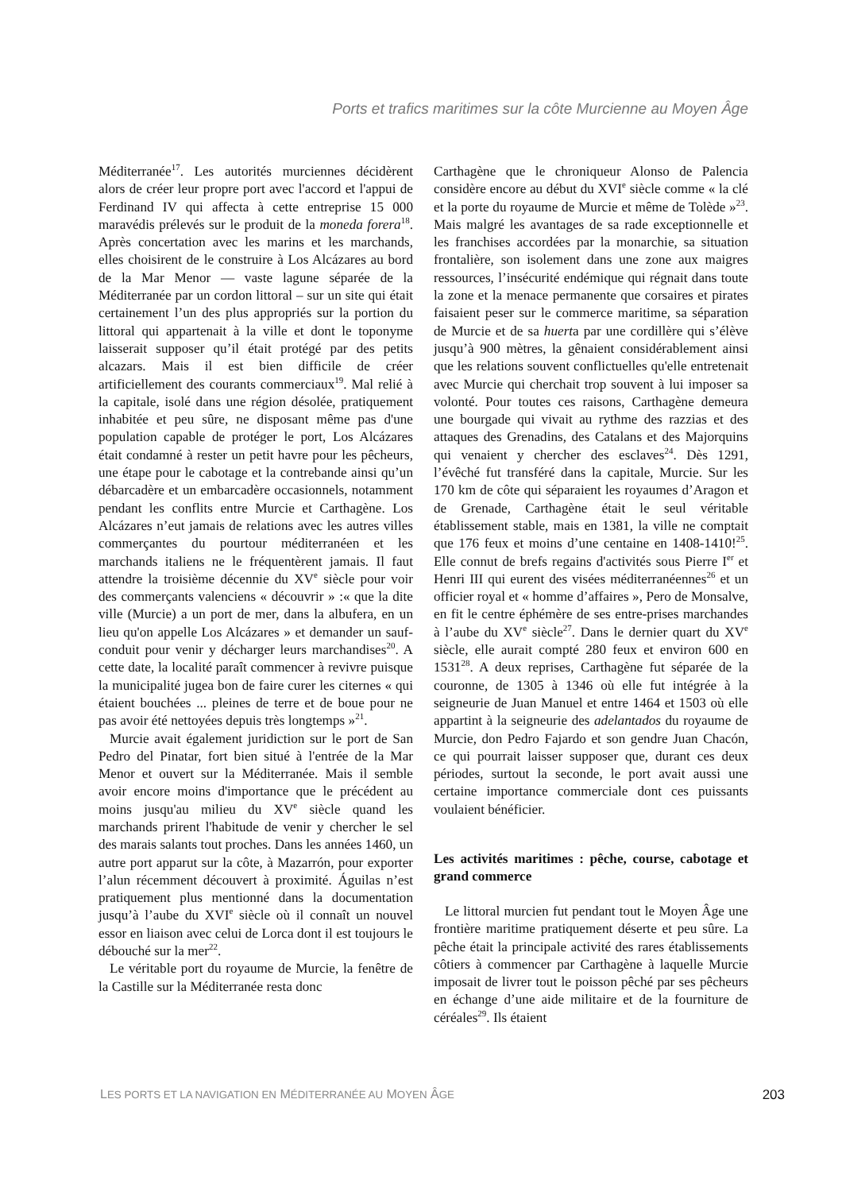Ports et trafics maritimes sur la côte Murcienne au Moyen Âge
Méditerranée<sup>17</sup>. Les autorités murciennes décidèrent alors de créer leur propre port avec l'accord et l'appui de Ferdinand IV qui affecta à cette entreprise 15 000 maravédis prélevés sur le produit de la moneda forera<sup>18</sup>. Après concertation avec les marins et les marchands, elles choisirent de le construire à Los Alcázares au bord de la Mar Menor — vaste lagune séparée de la Méditerranée par un cordon littoral – sur un site qui était certainement l’un des plus appropriés sur la portion du littoral qui appartenait à la ville et dont le toponyme laisserait supposer qu’il était protégé par des petits alcazars. Mais il est bien difficile de créer artificiellement des courants commerciaux<sup>19</sup>. Mal relié à la capitale, isolé dans une région désolée, pratiquement inhabitée et peu sûre, ne disposant même pas d'une population capable de protéger le port, Los Alcázares était condamné à rester un petit havre pour les pêcheurs, une étape pour le cabotage et la contrebande ainsi qu’un débarcadère et un embarcadère occasionnels, notamment pendant les conflits entre Murcie et Carthagène. Los Alcázares n’eut jamais de relations avec les autres villes commerçantes du pourtour méditerranéen et les marchands italiens ne le fréquentèrent jamais. Il faut attendre la troisième décennie du XV<sup>e</sup> siècle pour voir des commerçants valenciens « découvrir » :« que la dite ville (Murcie) a un port de mer, dans la albufera, en un lieu qu'on appelle Los Alcázares » et demander un sauf-conduit pour venir y décharger leurs marchandises<sup>20</sup>. A cette date, la localité paraît commencer à revivre puisque la municipalité jugea bon de faire curer les citernes « qui étaient bouchées ... pleines de terre et de boue pour ne pas avoir été nettoyées depuis très longtemps »<sup>21</sup>.
Murcie avait également juridiction sur le port de San Pedro del Pinatar, fort bien situé à l'entrée de la Mar Menor et ouvert sur la Méditerranée. Mais il semble avoir encore moins d'importance que le précédent au moins jusqu'au milieu du XV<sup>e</sup> siècle quand les marchands prirent l'habitude de venir y chercher le sel des marais salants tout proches. Dans les années 1460, un autre port apparut sur la côte, à Mazarrón, pour exporter l’alun récemment découvert à proximité. Águilas n’est pratiquement plus mentionné dans la documentation jusqu’à l’aube du XVI<sup>e</sup> siècle où il connaît un nouvel essor en liaison avec celui de Lorca dont il est toujours le débouché sur la mer<sup>22</sup>.
Le véritable port du royaume de Murcie, la fenêtre de la Castille sur la Méditerranée resta donc
Carthagène que le chroniqueur Alonso de Palencia considère encore au début du XVI<sup>e</sup> siècle comme « la clé et la porte du royaume de Murcie et même de Tolède »<sup>23</sup>. Mais malgré les avantages de sa rade exceptionnelle et les franchises accordées par la monarchie, sa situation frontalière, son isolement dans une zone aux maigres ressources, l’insécurité endémique qui régnait dans toute la zone et la menace permanente que corsaires et pirates faisaient peser sur le commerce maritime, sa séparation de Murcie et de sa huerta par une cordillère qui s’élève jusqu’à 900 mètres, la gênaient considérablement ainsi que les relations souvent conflictuelles qu'elle entretenait avec Murcie qui cherchait trop souvent à lui imposer sa volonté. Pour toutes ces raisons, Carthagène demeura une bourgade qui vivait au rythme des razzias et des attaques des Grenadins, des Catalans et des Majorquins qui venaient y chercher des esclaves<sup>24</sup>. Dès 1291, l’évêché fut transféré dans la capitale, Murcie. Sur les 170 km de côte qui séparaient les royaumes d’Aragon et de Grenade, Carthagène était le seul véritable établissement stable, mais en 1381, la ville ne comptait que 176 feux et moins d’une centaine en 1408-1410!<sup>25</sup>. Elle connut de brefs regains d'activités sous Pierre I<sup>er</sup> et Henri III qui eurent des visées méditerranéennes<sup>26</sup> et un officier royal et « homme d’affaires », Pero de Monsalve, en fit le centre éphémère de ses entre-prises marchandes à l’aube du XV<sup>e</sup> siècle<sup>27</sup>. Dans le dernier quart du XV<sup>e</sup> siècle, elle aurait compté 280 feux et environ 600 en 1531<sup>28</sup>. A deux reprises, Carthagène fut séparée de la couronne, de 1305 à 1346 où elle fut intégrée à la seigneurie de Juan Manuel et entre 1464 et 1503 où elle appartint à la seigneurie des adelantados du royaume de Murcie, don Pedro Fajardo et son gendre Juan Chacón, ce qui pourrait laisser supposer que, durant ces deux périodes, surtout la seconde, le port avait aussi une certaine importance commerciale dont ces puissants voulaient bénéficier.
Les activités maritimes : pêche, course, cabotage et grand commerce
Le littoral murcien fut pendant tout le Moyen Âge une frontière maritime pratiquement déserte et peu sûre. La pêche était la principale activité des rares établissements côtiers à commencer par Carthagène à laquelle Murcie imposait de livrer tout le poisson pêché par ses pêcheurs en échange d’une aide militaire et de la fourniture de céréales<sup>29</sup>. Ils étaient
LES PORTS ET LA NAVIGATION EN MÉDITERRANÉE AU MOYEN ÂGE 203